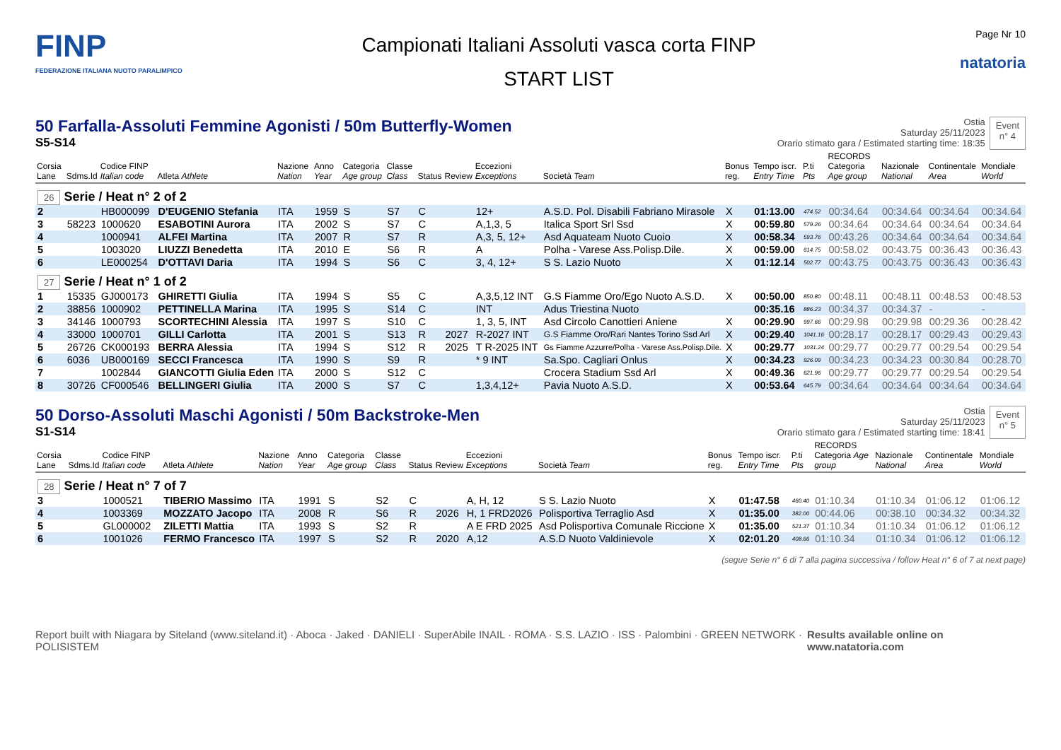FINP
FEDERAZIONE ITALIANA NUOTO PARALIMPICO
Campionati Italiani Assoluti vasca corta FINP
START LIST
Page Nr 10
natatoria
50 Farfalla-Assoluti Femmine Agonisti / 50m Butterfly-Women
S5-S14
Ostia
Saturday 25/11/2023
Orario stimato gara / Estimated starting time: 18:35
Event
n° 4
| Corsia Lane | Sdms.Id | Codice FINP Italian code | Atleta Athlete | Nazione Nation | Anno Year | Categoria Age group | Classe Class | Status | Review | Eccezioni Exceptions | Società Team | Bonus reg. | Tempo iscr. Entry Time | P.ti Pts | RECORDS Categoria Age group | Nazionale National | Continentale Area | Mondiale World |
| --- | --- | --- | --- | --- | --- | --- | --- | --- | --- | --- | --- | --- | --- | --- | --- | --- | --- | --- |
| 26 Serie / Heat n° 2 of 2 | | | | | | | | | | | | | | | | | | |
| 2 | | HB000099 | D'EUGENIO Stefania | ITA | 1959 | S | S7 | C | | 12+ | A.S.D. Pol. Disabili Fabriano Mirasole | X | 01:13.00 | 474.52 | 00:34.64 | 00:34.64 | 00:34.64 | 00:34.64 |
| 3 | 58223 | 1000620 | ESABOTINI Aurora | ITA | 2002 | S | S7 | C | | A,1,3, 5 | Italica Sport Srl Ssd | X | 00:59.80 | 579.26 | 00:34.64 | 00:34.64 | 00:34.64 | 00:34.64 |
| 4 | | 1000941 | ALFEI Martina | ITA | 2007 | R | S7 | R | | A,3, 5, 12+ | Asd Aquateam Nuoto Cuoio | X | 00:58.34 | 593.76 | 00:43.26 | 00:34.64 | 00:34.64 | 00:34.64 |
| 5 | | 1003020 | LIUZZI Benedetta | ITA | 2010 | E | S6 | R | | A | Polha - Varese Ass.Polisp.Dile. | X | 00:59.00 | 614.75 | 00:58.02 | 00:43.75 | 00:36.43 | 00:36.43 |
| 6 | | LE000254 | D'OTTAVI Daria | ITA | 1994 | S | S6 | C | | 3, 4, 12+ | S S. Lazio Nuoto | X | 01:12.14 | 502.77 | 00:43.75 | 00:43.75 | 00:36.43 | 00:36.43 |
| 27 Serie / Heat n° 1 of 2 | | | | | | | | | | | | | | | | | | |
| 1 | 15335 | GJ000173 | GHIRETTI Giulia | ITA | 1994 | S | S5 | C | | A,3,5,12 INT | G.S Fiamme Oro/Ego Nuoto A.S.D. | X | 00:50.00 | 850.80 | 00:48.11 | 00:48.11 | 00:48.53 | 00:48.53 |
| 2 | 38856 | 1000902 | PETTINELLA Marina | ITA | 1995 | S | S14 | C | | INT | Adus Triestina Nuoto | | 00:35.16 | 886.23 | 00:34.37 | 00:34.37 | - | - |
| 3 | 34146 | 1000793 | SCORTECHINI Alessia | ITA | 1997 | S | S10 | C | | 1, 3, 5, INT | Asd Circolo Canottieri Aniene | X | 00:29.90 | 997.66 | 00:29.98 | 00:29.98 | 00:29.36 | 00:28.42 |
| 4 | 33000 | 1000701 | GILLI Carlotta | ITA | 2001 | S | S13 | R | 2027 | R-2027 INT | G.S Fiamme Oro/Rari Nantes Torino Ssd Arl | X | 00:29.40 | 1041.16 | 00:28.17 | 00:28.17 | 00:29.43 | 00:29.43 |
| 5 | 26726 | CK000193 | BERRA Alessia | ITA | 1994 | S | S12 | R | 2025 | T R-2025 INT | Gs Fiamme Azzurre/Polha - Varese Ass.Polisp.Dile. | X | 00:29.77 | 1031.24 | 00:29.77 | 00:29.77 | 00:29.54 | 00:29.54 |
| 6 | 6036 | UB000169 | SECCI Francesca | ITA | 1990 | S | S9 | R | | * 9 INT | Sa.Spo. Cagliari Onlus | X | 00:34.23 | 926.09 | 00:34.23 | 00:34.23 | 00:30.84 | 00:28.70 |
| 7 | | 1002844 | GIANCOTTI Giulia Eden | ITA | 2000 | S | S12 | C | | | Crocera Stadium Ssd Arl | X | 00:49.36 | 621.96 | 00:29.77 | 00:29.77 | 00:29.54 | 00:29.54 |
| 8 | 30726 | CF000546 | BELLINGERI Giulia | ITA | 2000 | S | S7 | C | | 1,3,4,12+ | Pavia Nuoto A.S.D. | X | 00:53.64 | 645.79 | 00:34.64 | 00:34.64 | 00:34.64 | 00:34.64 |
50 Dorso-Assoluti Maschi Agonisti / 50m Backstroke-Men
S1-S14
Ostia
Saturday 25/11/2023
Orario stimato gara / Estimated starting time: 18:41
Event
n° 5
| Corsia Lane | Sdms.Id | Codice FINP Italian code | Atleta Athlete | Nazione Nation | Anno Year | Categoria Age group | Classe Class | Status | Review | Eccezioni Exceptions | Società Team | Bonus reg. | Tempo iscr. Entry Time | P.ti Pts | RECORDS Categoria Age group | Nazionale National | Continentale Area | Mondiale World |
| --- | --- | --- | --- | --- | --- | --- | --- | --- | --- | --- | --- | --- | --- | --- | --- | --- | --- | --- |
| 28 Serie / Heat n° 7 of 7 | | | | | | | | | | | | | | | | | | |
| 3 | | 1000521 | TIBERIO Massimo | ITA | 1991 | S | S2 | C | | A, H, 12 | S S. Lazio Nuoto | X | 01:47.58 | 460.40 | 01:10.34 | 01:10.34 | 01:06.12 | 01:06.12 |
| 4 | | 1003369 | MOZZATO Jacopo | ITA | 2008 | R | S6 | R | 2026 | H, 1 FRD2026 | Polisportiva Terraglio Asd | X | 01:35.00 | 382.00 | 00:44.06 | 00:38.10 | 00:34.32 | 00:34.32 |
| 5 | | GL000002 | ZILETTI Mattia | ITA | 1993 | S | S2 | R | | A E FRD 2025 | Asd Polisportiva Comunale Riccione | X | 01:35.00 | 521.37 | 01:10.34 | 01:10.34 | 01:06.12 | 01:06.12 |
| 6 | | 1001026 | FERMO Francesco | ITA | 1997 | S | S2 | R | 2020 | A,12 | A.S.D Nuoto Valdinievole | X | 02:01.20 | 408.66 | 01:10.34 | 01:10.34 | 01:06.12 | 01:06.12 |
(segue Serie n° 6 di 7 alla pagina successiva / follow Heat n° 6 of 7 at next page)
Report built with Niagara by Siteland (www.siteland.it) · Aboca · Jaked · DANIELI · SuperAbile INAIL · ROMA · S.S. LAZIO · ISS · Palombini · GREEN NETWORK · POLISISTEM
Results available online on www.natatoria.com